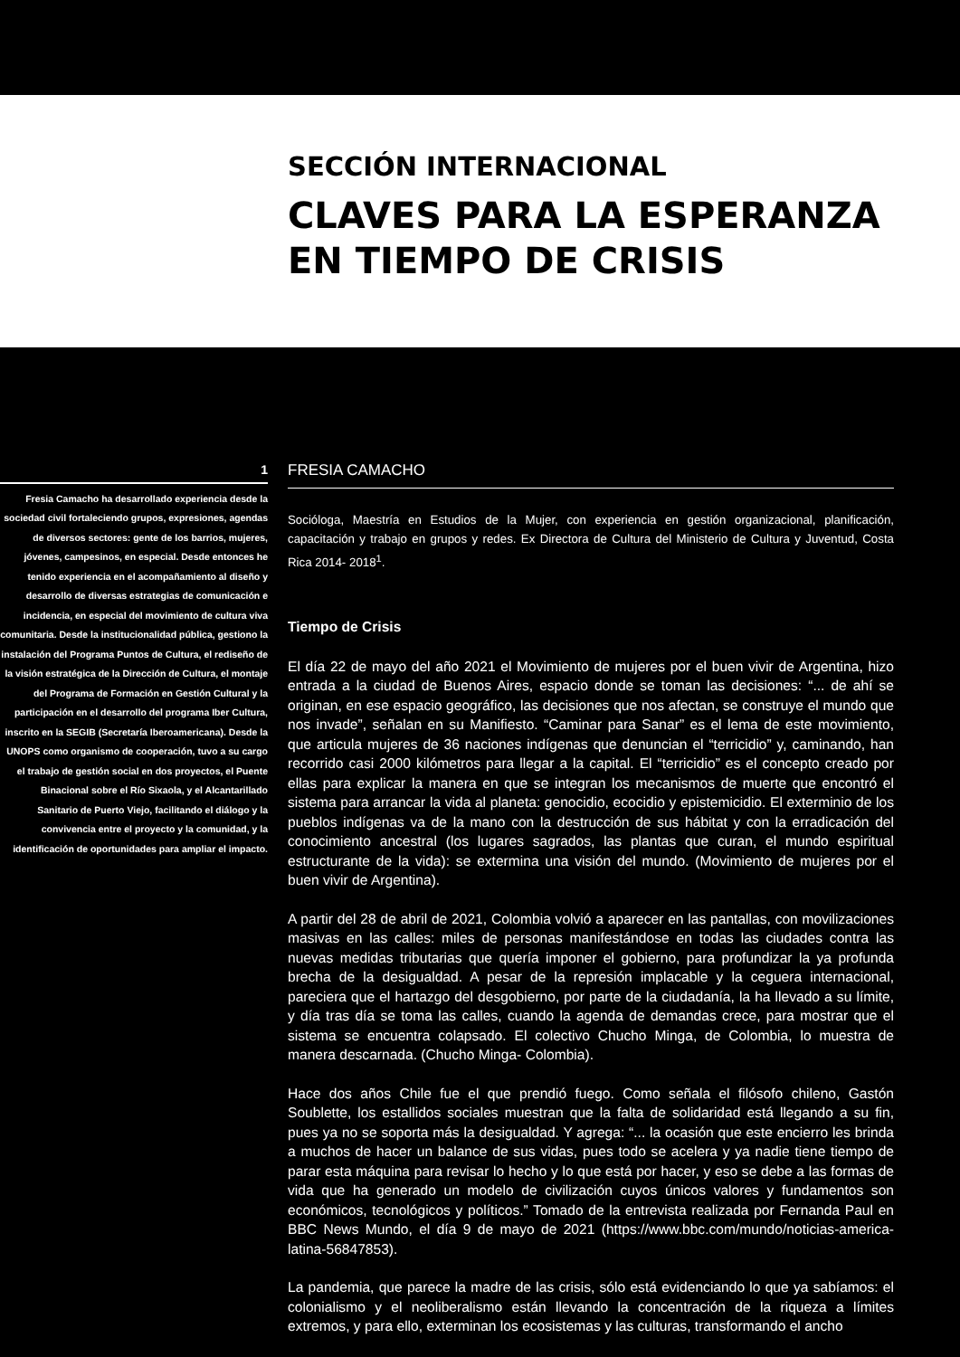SECCIÓN INTERNACIONAL
CLAVES PARA LA ESPERANZA
EN TIEMPO DE CRISIS
1
Fresia Camacho ha desarrollado experiencia desde la sociedad civil fortaleciendo grupos, expresiones, agendas de diversos sectores: gente de los barrios, mujeres, jóvenes, campesinos, en especial. Desde entonces he tenido experiencia en el acompañamiento al diseño y desarrollo de diversas estrategias de comunicación e incidencia, en especial del movimiento de cultura viva comunitaria. Desde la institucionalidad pública, gestiono la instalación del Programa Puntos de Cultura, el rediseño de la visión estratégica de la Dirección de Cultura, el montaje del Programa de Formación en Gestión Cultural y la participación en el desarrollo del programa Iber Cultura, inscrito en la SEGIB (Secretaría Iberoamericana). Desde la UNOPS como organismo de cooperación, tuvo a su cargo el trabajo de gestión social en dos proyectos, el Puente Binacional sobre el Río Sixaola, y el Alcantarillado Sanitario de Puerto Viejo, facilitando el diálogo y la convivencia entre el proyecto y la comunidad, y la identificación de oportunidades para ampliar el impacto.
FRESIA CAMACHO
Socióloga, Maestría en Estudios de la Mujer, con experiencia en gestión organizacional, planificación, capacitación y trabajo en grupos y redes. Ex Directora de Cultura del Ministerio de Cultura y Juventud, Costa Rica 2014- 2018<sup>1</sup>.
Tiempo de Crisis
El día 22 de mayo del año 2021 el Movimiento de mujeres por el buen vivir de Argentina, hizo entrada a la ciudad de Buenos Aires, espacio donde se toman las decisiones: “... de ahí se originan, en ese espacio geográfico, las decisiones que nos afectan, se construye el mundo que nos invade”, señalan en su Manifiesto. “Caminar para Sanar” es el lema de este movimiento, que articula mujeres de 36 naciones indígenas que denuncian el “terricidio” y, caminando, han recorrido casi 2000 kilómetros para llegar a la capital. El “terricidio” es el concepto creado por ellas para explicar la manera en que se integran los mecanismos de muerte que encontró el sistema para arrancar la vida al planeta: genocidio, ecocidio y epistemicidio. El exterminio de los pueblos indígenas va de la mano con la destrucción de sus hábitat y con la erradicación del conocimiento ancestral (los lugares sagrados, las plantas que curan, el mundo espiritual estructurante de la vida): se extermina una visión del mundo. (Movimiento de mujeres por el buen vivir de Argentina).
A partir del 28 de abril de 2021, Colombia volvió a aparecer en las pantallas, con movilizaciones masivas en las calles: miles de personas manifestándose en todas las ciudades contra las nuevas medidas tributarias que quería imponer el gobierno, para profundizar la ya profunda brecha de la desigualdad. A pesar de la represión implacable y la ceguera internacional, pareciera que el hartazgo del desgobierno, por parte de la ciudadanía, la ha llevado a su límite, y día tras día se toma las calles, cuando la agenda de demandas crece, para mostrar que el sistema se encuentra colapsado. El colectivo Chucho Minga, de Colombia, lo muestra de manera descarnada. (Chucho Minga- Colombia).
Hace dos años Chile fue el que prendió fuego. Como señala el filósofo chileno, Gastón Soublette, los estallidos sociales muestran que la falta de solidaridad está llegando a su fin, pues ya no se soporta más la desigualdad. Y agrega: “... la ocasión que este encierro les brinda a muchos de hacer un balance de sus vidas, pues todo se acelera y ya nadie tiene tiempo de parar esta máquina para revisar lo hecho y lo que está por hacer, y eso se debe a las formas de vida que ha generado un modelo de civilización cuyos únicos valores y fundamentos son económicos, tecnológicos y políticos.” Tomado de la entrevista realizada por Fernanda Paul en BBC News Mundo, el día 9 de mayo de 2021 (https://www.bbc.com/mundo/noticias-america-latina-56847853).
La pandemia, que parece la madre de las crisis, sólo está evidenciando lo que ya sabíamos: el colonialismo y el neoliberalismo están llevando la concentración de la riqueza a límites extremos, y para ello, exterminan los ecosistemas y las culturas, transformando el ancho